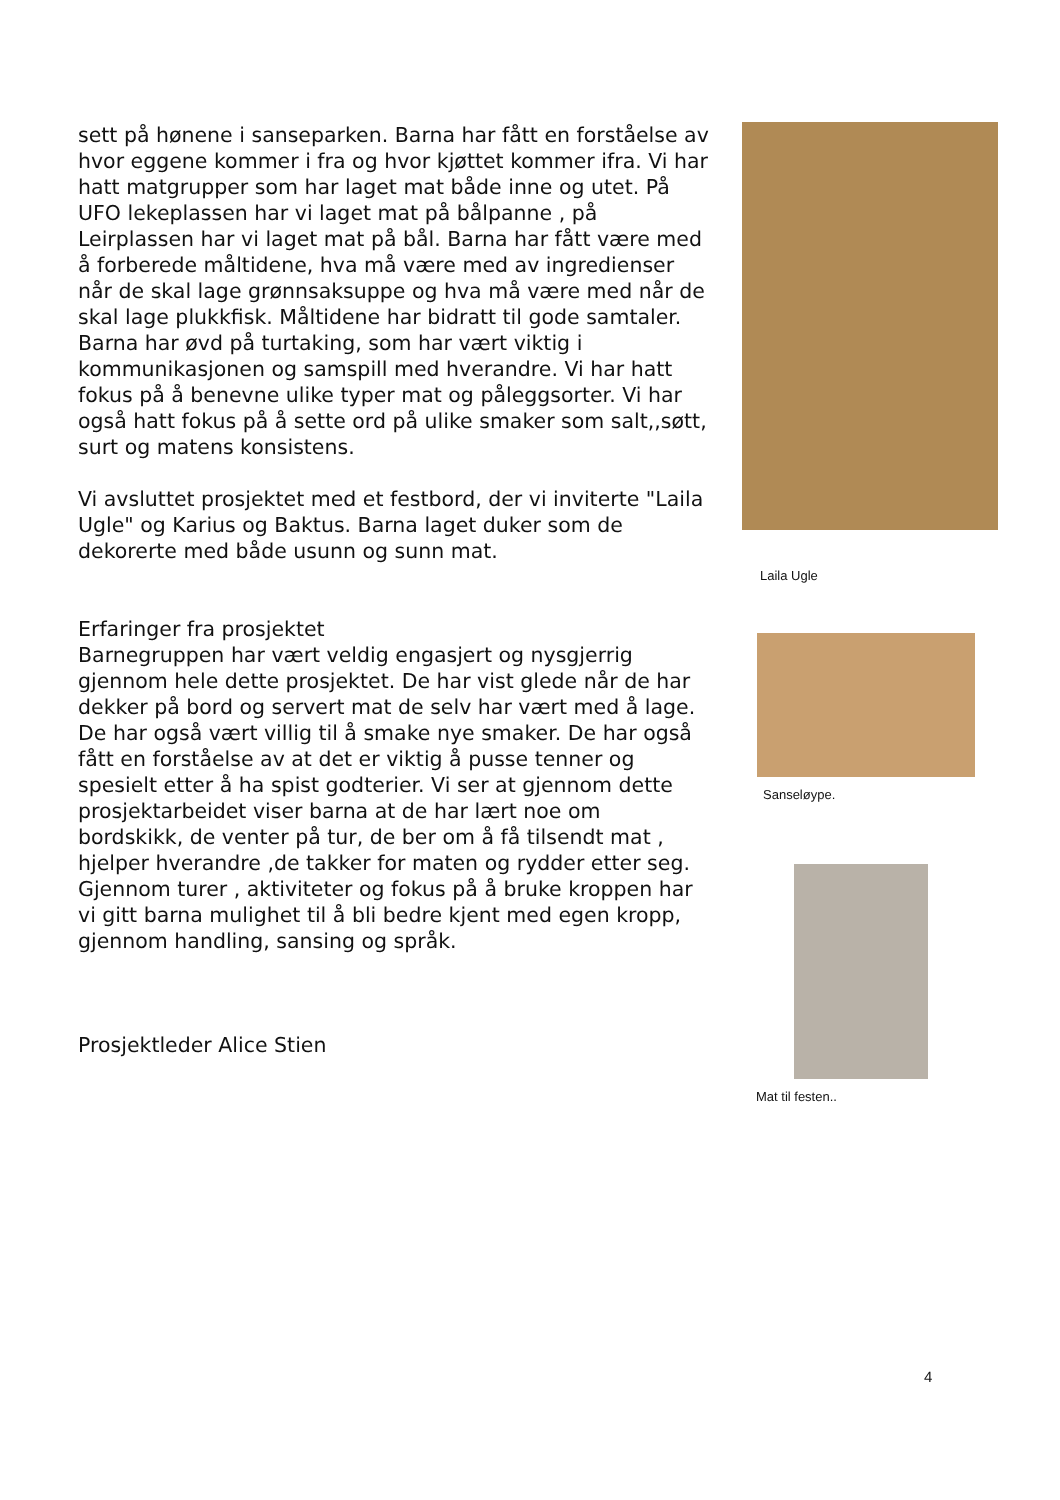sett på hønene i sanseparken. Barna har fått en forståelse av hvor eggene kommer i fra og hvor kjøttet kommer ifra. Vi har hatt matgrupper som har laget mat både inne og utet. På UFO lekeplassen har vi laget mat på bålpanne , på Leirplassen har vi laget mat på bål. Barna har fått være med å forberede måltidene, hva må være med av ingredienser når de skal lage grønnsaksuppe og hva må være med når de skal lage plukkfisk. Måltidene har bidratt til gode samtaler. Barna har øvd på turtaking, som har vært viktig i kommunikasjonen og samspill med hverandre. Vi har hatt fokus på å benevne ulike typer mat og påleggsorter. Vi har også hatt fokus på å sette ord på ulike smaker som salt,,søtt, surt og matens konsistens.
Vi avsluttet prosjektet med et festbord, der vi inviterte "Laila Ugle" og Karius og Baktus. Barna laget duker som de dekorerte med både usunn og sunn mat.
Erfaringer fra prosjektet
Barnegruppen har vært veldig engasjert og nysgjerrig gjennom hele dette prosjektet. De har vist glede når de har dekker på bord og servert mat de selv har vært med å lage. De har også vært villig til å smake nye smaker. De har også fått en forståelse av at det er viktig å pusse tenner og spesielt etter å ha spist godterier. Vi ser at gjennom dette prosjektarbeidet viser barna at de har lært noe om bordskikk, de venter på tur, de ber om å få tilsendt mat , hjelper hverandre ,de takker for maten og rydder etter seg. Gjennom turer , aktiviteter og fokus på å bruke kroppen har vi gitt barna mulighet til å bli bedre kjent med egen kropp, gjennom handling, sansing og språk.
Prosjektleder Alice Stien
Laila Ugle
Sanseløype.
Mat til festen..
4